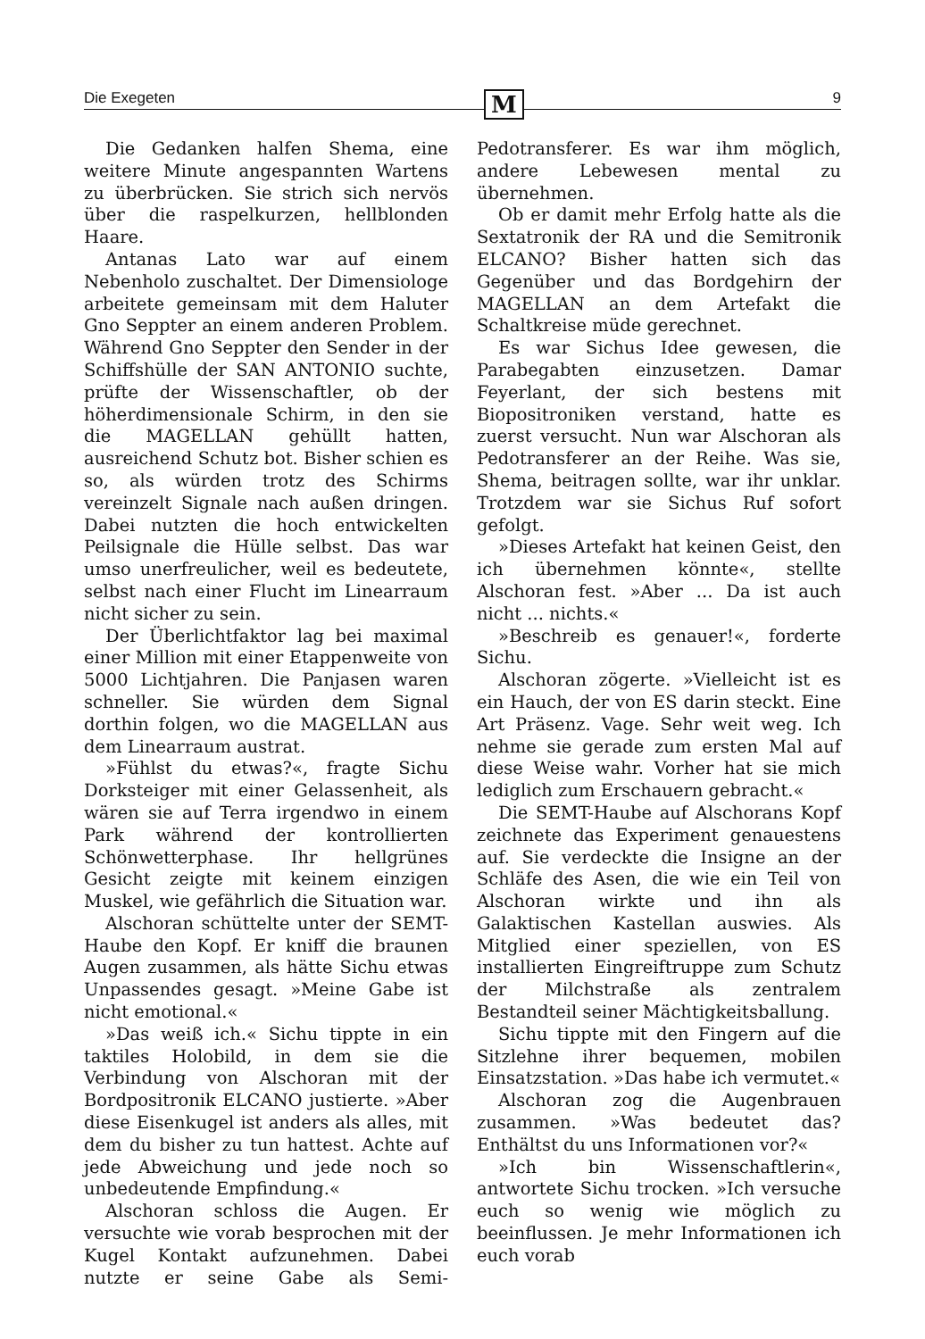Die Exegeten M 9
Die Gedanken halfen Shema, eine weitere Minute angespannten Wartens zu überbrücken. Sie strich sich nervös über die raspelkurzen, hellblonden Haare.
Antanas Lato war auf einem Nebenholo zuschaltet. Der Dimensiologe arbeitete gemeinsam mit dem Haluter Gno Seppter an einem anderen Problem. Während Gno Seppter den Sender in der Schiffshülle der SAN ANTONIO suchte, prüfte der Wissenschaftler, ob der höherdimensionale Schirm, in den sie die MAGELLAN gehüllt hatten, ausreichend Schutz bot. Bisher schien es so, als würden trotz des Schirms vereinzelt Signale nach außen dringen. Dabei nutzten die hoch entwickelten Peilsignale die Hülle selbst. Das war umso unerfreulicher, weil es bedeutete, selbst nach einer Flucht im Linearraum nicht sicher zu sein.
Der Überlichtfaktor lag bei maximal einer Million mit einer Etappenweite von 5000 Lichtjahren. Die Panjasen waren schneller. Sie würden dem Signal dorthin folgen, wo die MAGELLAN aus dem Linearraum austrat.
»Fühlst du etwas?«, fragte Sichu Dorksteiger mit einer Gelassenheit, als wären sie auf Terra irgendwo in einem Park während der kontrollierten Schönwetterphase. Ihr hellgrünes Gesicht zeigte mit keinem einzigen Muskel, wie gefährlich die Situation war.
Alschoran schüttelte unter der SEMT-Haube den Kopf. Er kniff die braunen Augen zusammen, als hätte Sichu etwas Unpassendes gesagt. »Meine Gabe ist nicht emotional.«
»Das weiß ich.« Sichu tippte in ein taktiles Holobild, in dem sie die Verbindung von Alschoran mit der Bordpositronik ELCANO justierte. »Aber diese Eisenkugel ist anders als alles, mit dem du bisher zu tun hattest. Achte auf jede Abweichung und jede noch so unbedeutende Empfindung.«
Alschoran schloss die Augen. Er versuchte wie vorab besprochen mit der Kugel Kontakt aufzunehmen. Dabei nutzte er seine Gabe als Semi-Pedotransferer. Es war ihm möglich, andere Lebewesen mental zu übernehmen.
Ob er damit mehr Erfolg hatte als die Sextatronik der RA und die Semitronik ELCANO? Bisher hatten sich das Gegenüber und das Bordgehirn der MAGELLAN an dem Artefakt die Schaltkreise müde gerechnet.
Es war Sichus Idee gewesen, die Parabegabten einzusetzen. Damar Feyerlant, der sich bestens mit Biopositroniken verstand, hatte es zuerst versucht. Nun war Alschoran als Pedotransferer an der Reihe. Was sie, Shema, beitragen sollte, war ihr unklar. Trotzdem war sie Sichus Ruf sofort gefolgt.
»Dieses Artefakt hat keinen Geist, den ich übernehmen könnte«, stellte Alschoran fest. »Aber ... Da ist auch nicht ... nichts.«
»Beschreib es genauer!«, forderte Sichu.
Alschoran zögerte. »Vielleicht ist es ein Hauch, der von ES darin steckt. Eine Art Präsenz. Vage. Sehr weit weg. Ich nehme sie gerade zum ersten Mal auf diese Weise wahr. Vorher hat sie mich lediglich zum Erschauern gebracht.«
Die SEMT-Haube auf Alschorans Kopf zeichnete das Experiment genauestens auf. Sie verdeckte die Insigne an der Schläfe des Asen, die wie ein Teil von Alschoran wirkte und ihn als Galaktischen Kastellan auswies. Als Mitglied einer speziellen, von ES installierten Eingreiftruppe zum Schutz der Milchstraße als zentralem Bestandteil seiner Mächtigkeitsballung.
Sichu tippte mit den Fingern auf die Sitzlehne ihrer bequemen, mobilen Einsatzstation. »Das habe ich vermutet.«
Alschoran zog die Augenbrauen zusammen. »Was bedeutet das? Enthältst du uns Informationen vor?«
»Ich bin Wissenschaftlerin«, antwortete Sichu trocken. »Ich versuche euch so wenig wie möglich zu beeinflussen. Je mehr Informationen ich euch vorab